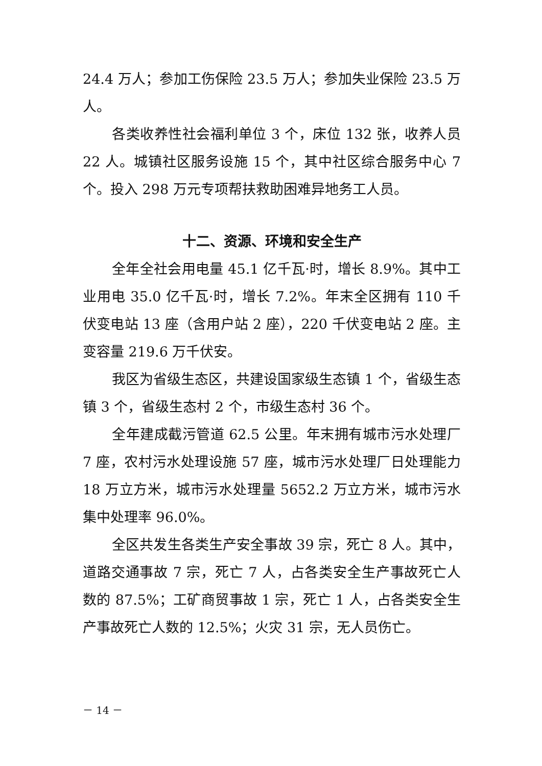24.4 万人；参加工伤保险 23.5 万人；参加失业保险 23.5 万人。
各类收养性社会福利单位 3 个，床位 132 张，收养人员 22 人。城镇社区服务设施 15 个，其中社区综合服务中心 7 个。投入 298 万元专项帮扶救助困难异地务工人员。
十二、资源、环境和安全生产
全年全社会用电量 45.1 亿千瓦·时，增长 8.9%。其中工业用电 35.0 亿千瓦·时，增长 7.2%。年末全区拥有 110 千伏变电站 13 座（含用户站 2 座），220 千伏变电站 2 座。主变容量 219.6 万千伏安。
我区为省级生态区，共建设国家级生态镇 1 个，省级生态镇 3 个，省级生态村 2 个，市级生态村 36 个。
全年建成截污管道 62.5 公里。年末拥有城市污水处理厂 7 座，农村污水处理设施 57 座，城市污水处理厂日处理能力 18 万立方米，城市污水处理量 5652.2 万立方米，城市污水集中处理率 96.0%。
全区共发生各类生产安全事故 39 宗，死亡 8 人。其中，道路交通事故 7 宗，死亡 7 人，占各类安全生产事故死亡人数的 87.5%；工矿商贸事故 1 宗，死亡 1 人，占各类安全生产事故死亡人数的 12.5%；火灾 31 宗，无人员伤亡。
－ 14 －